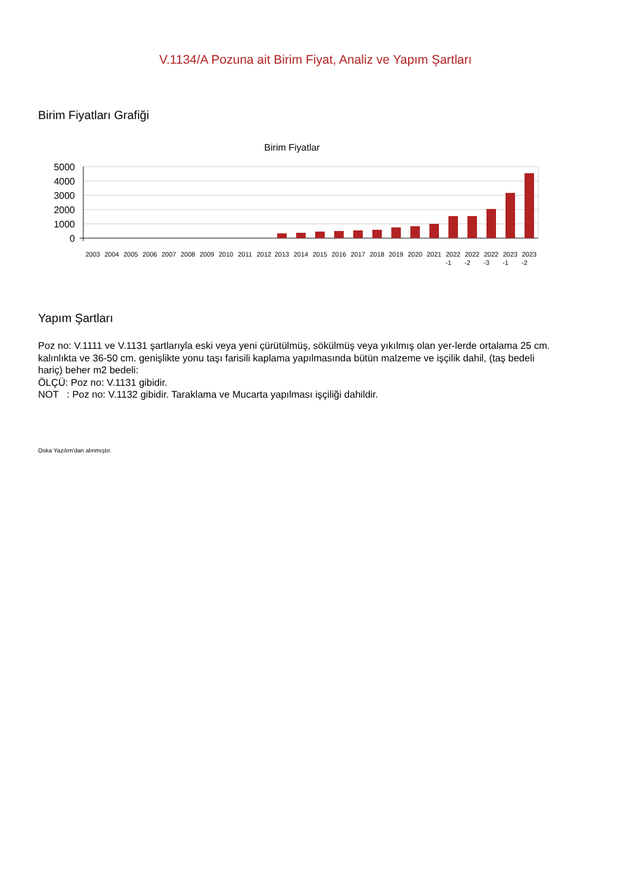V.1134/A Pozuna ait Birim Fiyat, Analiz ve Yapım Şartları
Birim Fiyatları Grafiği
Birim Fiyatlar
5000
4000
3000
2000
1000
0
2003
2004
2005
2006
2007
2008
2009
2010
2011
2012
2013
2014
2015
2016
2017
2018
2019
2020
2021
2022
2022
2022
2023
2023
-1
-2
-3
-1
-2
Yapım Şartları
Poz no: V.1111 ve V.1131 şartlarıyla eski veya yeni çürütülmüş, sökülmüş veya yıkılmış olan yer-lerde ortalama 25 cm. kalınlıkta ve 36-50 cm. genişlikte yonu taşı farisili kaplama yapılmasında bütün malzeme ve işçilik dahil, (taş bedeli hariç) beher m2 bedeli:
ÖLÇÜ: Poz no: V.1131 gibidir.
NOT : Poz no: V.1132 gibidir. Taraklama ve Mucarta yapılması işçiliği dahildir.
Oska Yazılım'dan alınmıştır.